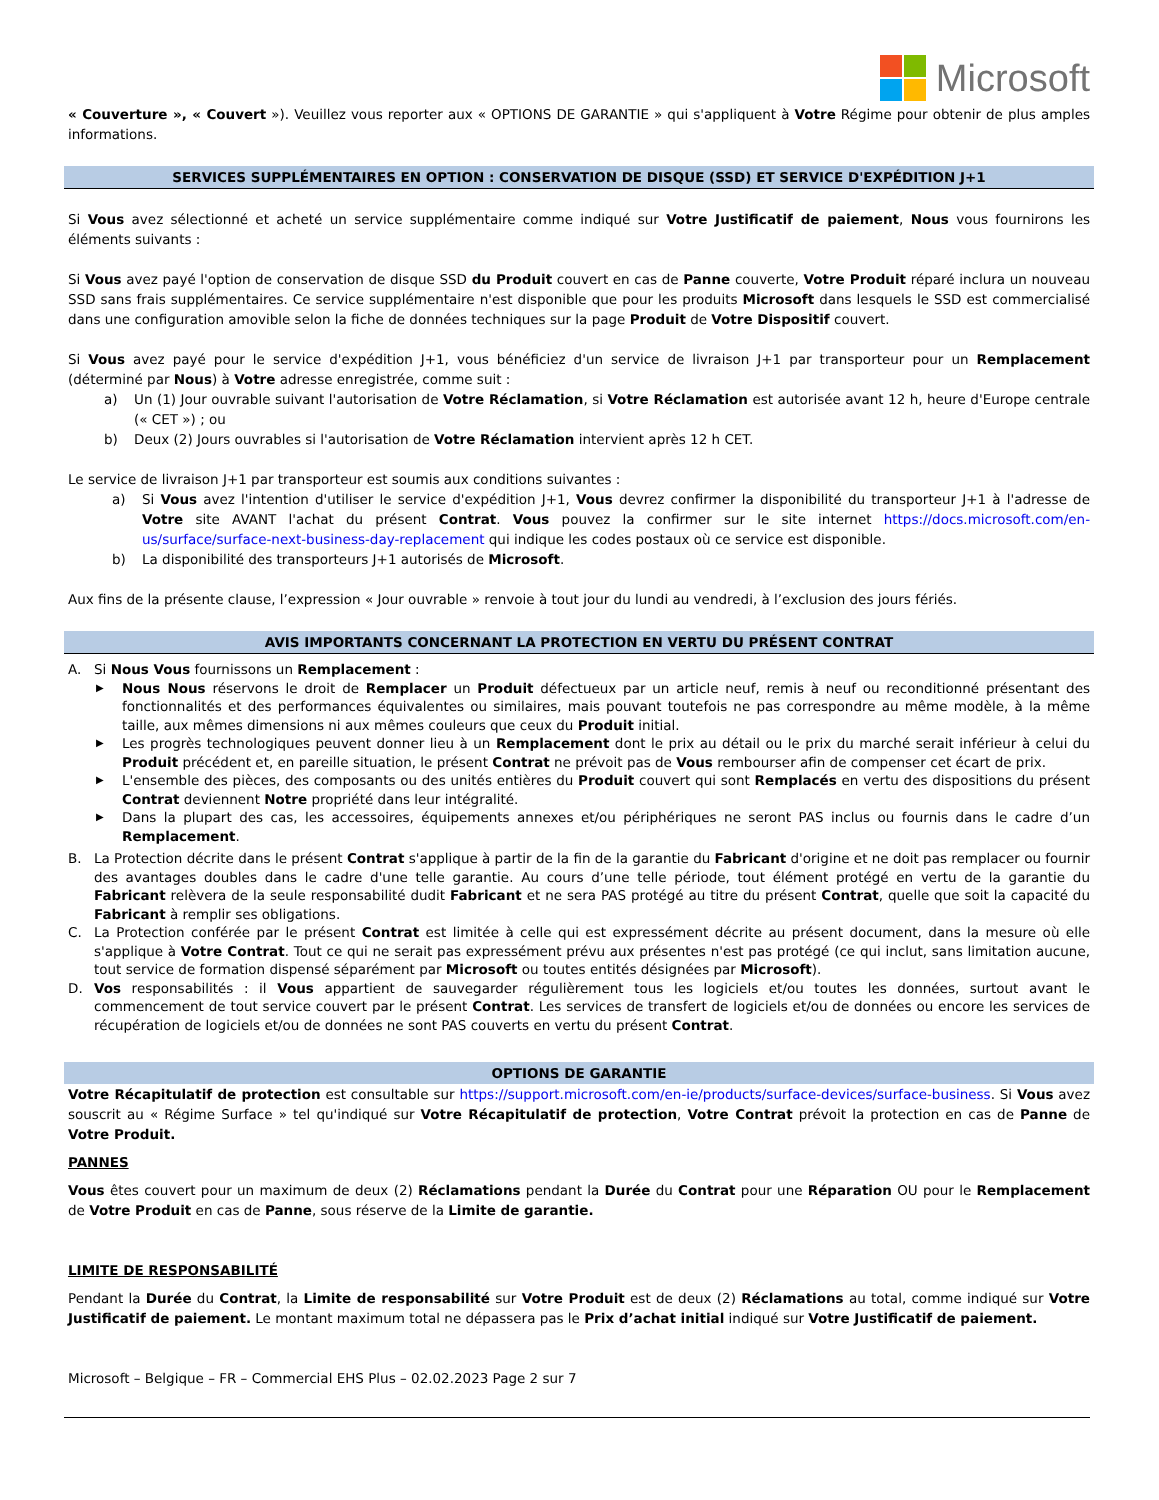Microsoft
« Couverture », « Couvert »). Veuillez vous reporter aux « OPTIONS DE GARANTIE » qui s'appliquent à Votre Régime pour obtenir de plus amples informations.
SERVICES SUPPLÉMENTAIRES EN OPTION : CONSERVATION DE DISQUE (SSD) ET SERVICE D'EXPÉDITION J+1
Si Vous avez sélectionné et acheté un service supplémentaire comme indiqué sur Votre Justificatif de paiement, Nous vous fournirons les éléments suivants :
Si Vous avez payé l'option de conservation de disque SSD du Produit couvert en cas de Panne couverte, Votre Produit réparé inclura un nouveau SSD sans frais supplémentaires. Ce service supplémentaire n'est disponible que pour les produits Microsoft dans lesquels le SSD est commercialisé dans une configuration amovible selon la fiche de données techniques sur la page Produit de Votre Dispositif couvert.
Si Vous avez payé pour le service d'expédition J+1, vous bénéficiez d'un service de livraison J+1 par transporteur pour un Remplacement (déterminé par Nous) à Votre adresse enregistrée, comme suit :
a) Un (1) Jour ouvrable suivant l'autorisation de Votre Réclamation, si Votre Réclamation est autorisée avant 12 h, heure d'Europe centrale (« CET ») ; ou
b) Deux (2) Jours ouvrables si l'autorisation de Votre Réclamation intervient après 12 h CET.
Le service de livraison J+1 par transporteur est soumis aux conditions suivantes :
a) Si Vous avez l'intention d'utiliser le service d'expédition J+1, Vous devrez confirmer la disponibilité du transporteur J+1 à l'adresse de Votre site AVANT l'achat du présent Contrat. Vous pouvez la confirmer sur le site internet https://docs.microsoft.com/en-us/surface/surface-next-business-day-replacement qui indique les codes postaux où ce service est disponible.
b) La disponibilité des transporteurs J+1 autorisés de Microsoft.
Aux fins de la présente clause, l’expression « Jour ouvrable » renvoie à tout jour du lundi au vendredi, à l’exclusion des jours fériés.
AVIS IMPORTANTS CONCERNANT LA PROTECTION EN VERTU DU PRÉSENT CONTRAT
A. Si Nous Vous fournissons un Remplacement :
▶ Nous Nous réservons le droit de Remplacer un Produit défectueux par un article neuf, remis à neuf ou reconditionné présentant des fonctionnalités et des performances équivalentes ou similaires, mais pouvant toutefois ne pas correspondre au même modèle, à la même taille, aux mêmes dimensions ni aux mêmes couleurs que ceux du Produit initial.
▶ Les progrès technologiques peuvent donner lieu à un Remplacement dont le prix au détail ou le prix du marché serait inférieur à celui du Produit précédent et, en pareille situation, le présent Contrat ne prévoit pas de Vous rembourser afin de compenser cet écart de prix.
▶ L'ensemble des pièces, des composants ou des unités entières du Produit couvert qui sont Remplacés en vertu des dispositions du présent Contrat deviennent Notre propriété dans leur intégralité.
▶ Dans la plupart des cas, les accessoires, équipements annexes et/ou périphériques ne seront PAS inclus ou fournis dans le cadre d’un Remplacement.
B. La Protection décrite dans le présent Contrat s'applique à partir de la fin de la garantie du Fabricant d'origine et ne doit pas remplacer ou fournir des avantages doubles dans le cadre d'une telle garantie. Au cours d’une telle période, tout élément protégé en vertu de la garantie du Fabricant relèvera de la seule responsabilité dudit Fabricant et ne sera PAS protégé au titre du présent Contrat, quelle que soit la capacité du Fabricant à remplir ses obligations.
C. La Protection conférée par le présent Contrat est limitée à celle qui est expressément décrite au présent document, dans la mesure où elle s'applique à Votre Contrat. Tout ce qui ne serait pas expressément prévu aux présentes n'est pas protégé (ce qui inclut, sans limitation aucune, tout service de formation dispensé séparément par Microsoft ou toutes entités désignées par Microsoft).
D. Vos responsabilités : il Vous appartient de sauvegarder régulièrement tous les logiciels et/ou toutes les données, surtout avant le commencement de tout service couvert par le présent Contrat. Les services de transfert de logiciels et/ou de données ou encore les services de récupération de logiciels et/ou de données ne sont PAS couverts en vertu du présent Contrat.
OPTIONS DE GARANTIE
Votre Récapitulatif de protection est consultable sur https://support.microsoft.com/en-ie/products/surface-devices/surface-business. Si Vous avez souscrit au « Régime Surface » tel qu'indiqué sur Votre Récapitulatif de protection, Votre Contrat prévoit la protection en cas de Panne de Votre Produit.
PANNES
Vous êtes couvert pour un maximum de deux (2) Réclamations pendant la Durée du Contrat pour une Réparation OU pour le Remplacement de Votre Produit en cas de Panne, sous réserve de la Limite de garantie.
LIMITE DE RESPONSABILITÉ
Pendant la Durée du Contrat, la Limite de responsabilité sur Votre Produit est de deux (2) Réclamations au total, comme indiqué sur Votre Justificatif de paiement. Le montant maximum total ne dépassera pas le Prix d’achat initial indiqué sur Votre Justificatif de paiement.
Microsoft – Belgique – FR – Commercial EHS Plus – 02.02.2023 Page 2 sur 7